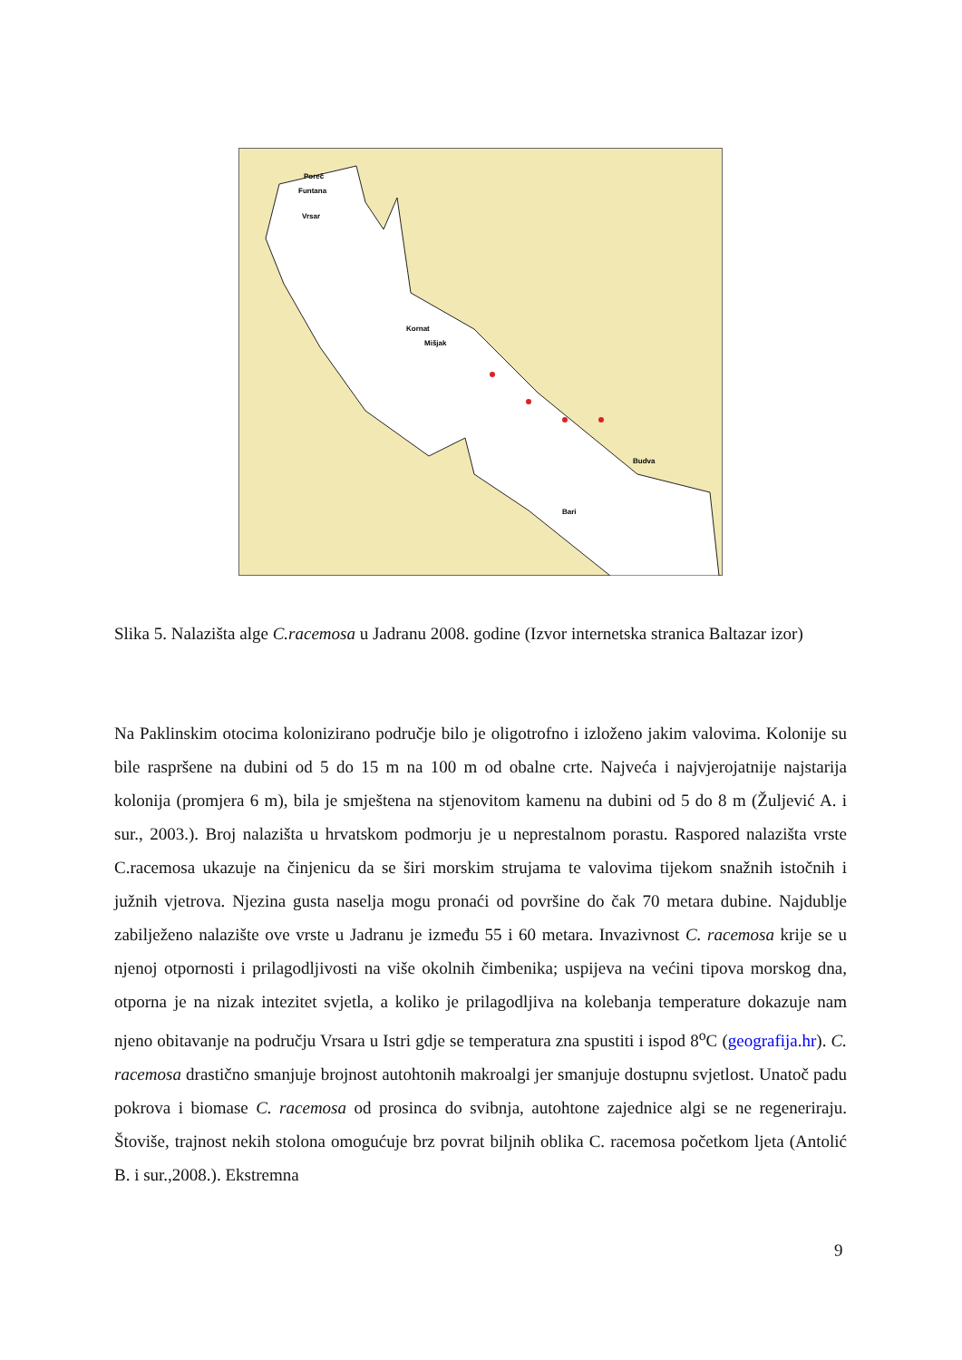Poreč
Funtana
Vrsar
Kornat
Mišjak
Budva
Bari
Slika 5. Nalazišta alge C.racemosa u Jadranu 2008. godine (Izvor internetska stranica Baltazar izor)
Na Paklinskim otocima kolonizirano područje bilo je oligotrofno i izloženo jakim valovima. Kolonije su bile raspršene na dubini od 5 do 15 m na 100 m od obalne crte. Najveća i najvjerojatnije najstarija kolonija (promjera 6 m), bila je smještena na stjenovitom kamenu na dubini od 5 do 8 m (Žuljević A. i sur., 2003.). Broj nalazišta u hrvatskom podmorju je u neprestalnom porastu. Raspored nalazišta vrste C.racemosa ukazuje na činjenicu da se širi morskim strujama te valovima tijekom snažnih istočnih i južnih vjetrova. Njezina gusta naselja mogu pronaći od površine do čak 70 metara dubine. Najdublje zabilježeno nalazište ove vrste u Jadranu je između 55 i 60 metara. Invazivnost C. racemosa krije se u njenoj otpornosti i prilagodljivosti na više okolnih čimbenika; uspijeva na većini tipova morskog dna, otporna je na nizak intezitet svjetla, a koliko je prilagodljiva na kolebanja temperature dokazuje nam njeno obitavanje na području Vrsara u Istri gdje se temperatura zna spustiti i ispod 8<sup>o</sup>C (geografija.hr). C. racemosa drastično smanjuje brojnost autohtonih makroalgi jer smanjuje dostupnu svjetlost. Unatoč padu pokrova i biomase C. racemosa od prosinca do svibnja, autohtone zajednice algi se ne regeneriraju. Štoviše, trajnost nekih stolona omogućuje brz povrat biljnih oblika C. racemosa početkom ljeta (Antolić B. i sur.,2008.). Ekstremna
9